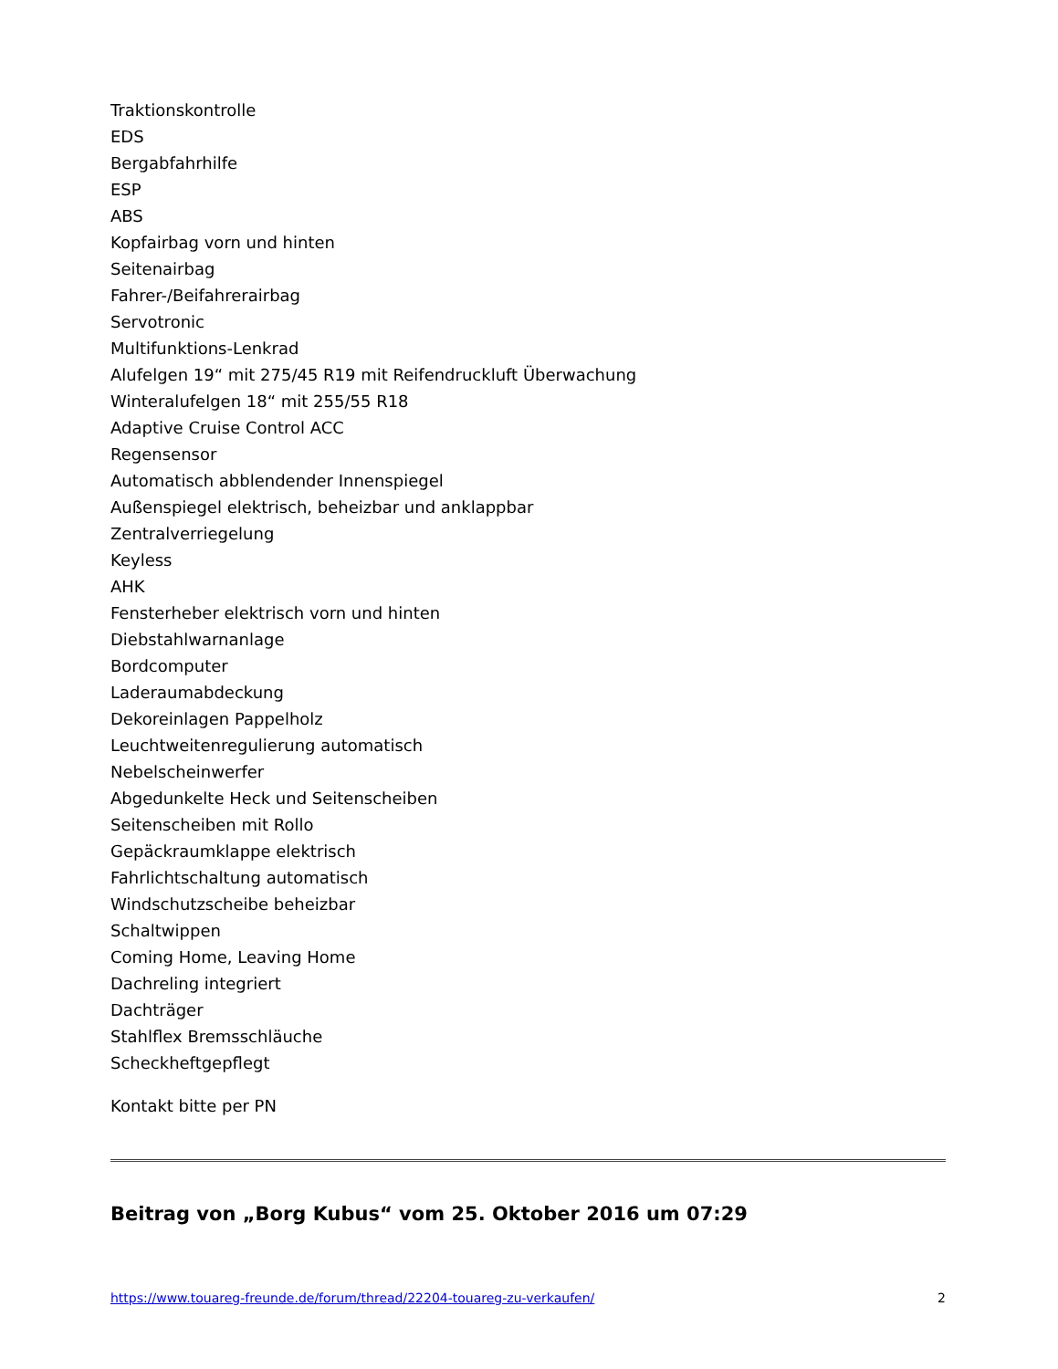Traktionskontrolle
EDS
Bergabfahrhilfe
ESP
ABS
Kopfairbag vorn und hinten
Seitenairbag
Fahrer-/Beifahrerairbag
Servotronic
Multifunktions-Lenkrad
Alufelgen 19“ mit 275/45 R19 mit Reifendruckluft Überwachung
Winteralufelgen 18“ mit 255/55 R18
Adaptive Cruise Control ACC
Regensensor
Automatisch abblendender Innenspiegel
Außenspiegel elektrisch, beheizbar und anklappbar
Zentralverriegelung
Keyless
AHK
Fensterheber elektrisch vorn und hinten
Diebstahlwarnanlage
Bordcomputer
Laderaumabdeckung
Dekoreinlagen Pappelholz
Leuchtweitenregulierung automatisch
Nebelscheinwerfer
Abgedunkelte Heck und Seitenscheiben
Seitenscheiben mit Rollo
Gepäckraumklappe elektrisch
Fahrlichtschaltung automatisch
Windschutzscheibe beheizbar
Schaltwippen
Coming Home, Leaving Home
Dachreling integriert
Dachträger
Stahlflex Bremsschläuche
Scheckheftgepflegt
Kontakt bitte per PN
Beitrag von „Borg Kubus“ vom 25. Oktober 2016 um 07:29
https://www.touareg-freunde.de/forum/thread/22204-touareg-zu-verkaufen/ 2